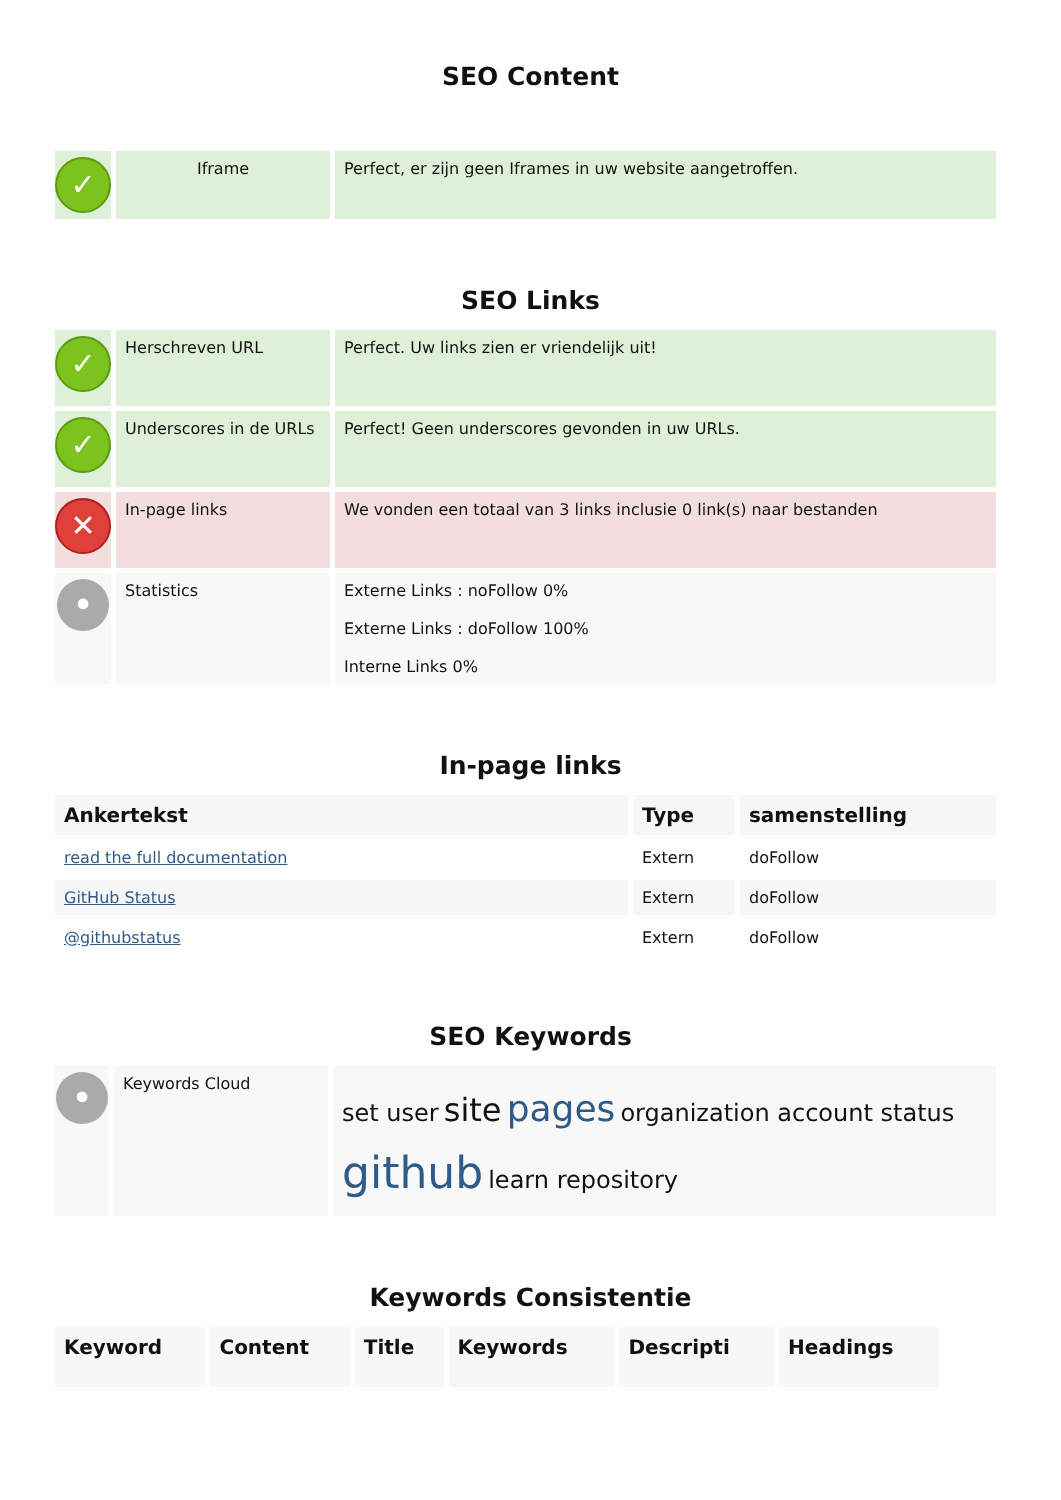SEO Content
| ✓ | Iframe | Perfect, er zijn geen Iframes in uw website aangetroffen. |
SEO Links
| ✓ | Herschreven URL | Perfect. Uw links zien er vriendelijk uit! |
| ✓ | Underscores in de URLs | Perfect! Geen underscores gevonden in uw URLs. |
| ✕ | In-page links | We vonden een totaal van 3 links inclusie 0 link(s) naar bestanden |
| • | Statistics | Externe Links : noFollow 0% Externe Links : doFollow 100% Interne Links 0% |
In-page links
| Ankertekst | Type | samenstelling |
| --- | --- | --- |
| read the full documentation | Extern | doFollow |
| GitHub Status | Extern | doFollow |
| @githubstatus | Extern | doFollow |
SEO Keywords
| • | Keywords Cloud | set user site pages organization account status github learn repository |
Keywords Consistentie
| Keyword | Content | Title | Keywords | Descripti | Headings |
| --- | --- | --- | --- | --- | --- |